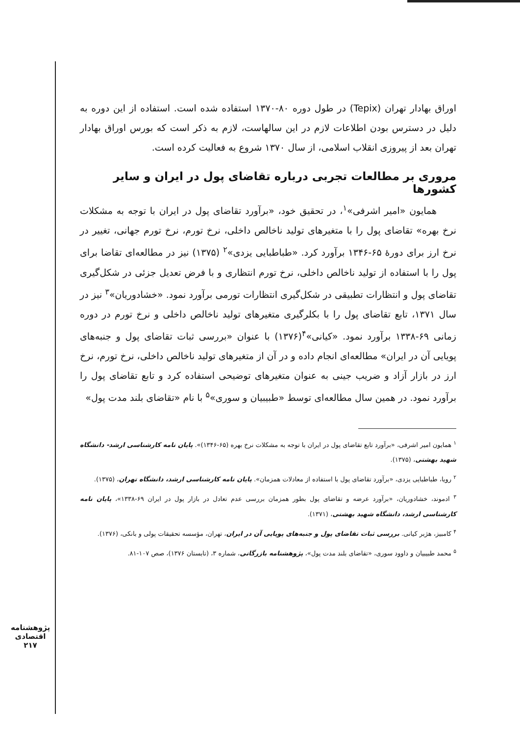پژوهشنامه اقتصادی
۲۱۷
اوراق بهادار تهران (Tepix) در طول دوره ۸۰-۱۳۷۰ استفاده شده است. استفاده از این دوره به دلیل در دسترس بودن اطلاعات لازم در این سالهاست، لازم به ذکر است که بورس اوراق بهادار تهران بعد از پیروزی انقلاب اسلامی، از سال ۱۳۷۰ شروع به فعالیت کرده است.
مروری بر مطالعات تجربی درباره تقاضای پول در ایران و سایر کشورها
همایون «امیر اشرفی»<sup>۱</sup>، در تحقیق خود، «برآورد تقاضای پول در ایران با توجه به مشکلات نرخ بهره» تقاضای پول را با متغیرهای تولید ناخالص داخلی، نرخ تورم، نرخ تورم جهانی، تغییر در نرخ ارز برای دورهٔ ۶۵-۱۳۴۶ برآورد کرد. «طباطبایی یزدی»<sup>۲</sup> (۱۳۷۵) نیز در مطالعه‌ای تقاضا برای پول را با استفاده از تولید ناخالص داخلی، نرخ تورم انتظاری و با فرض تعدیل جزئی در شکل‌گیری تقاضای پول و انتظارات تطبیقی در شکل‌گیری انتظارات تورمی برآورد نمود. «خشادوریان»<sup>۳</sup> نیز در سال ۱۳۷۱، تابع تقاضای پول را با بکلرگیری متغیرهای تولید ناخالص داخلی و نرخ تورم در دوره زمانی ۶۹-۱۳۳۸ برآورد نمود. «کیانی»<sup>۴</sup>(۱۳۷۶) با عنوان «بررسی ثبات تقاضای پول و جنبه‌های پویایی آن در ایران» مطالعه‌ای انجام داده و در آن از متغیرهای تولید ناخالص داخلی، نرخ تورم، نرخ ارز در بازار آزاد و ضریب جینی به عنوان متغیرهای توضیحی استفاده کرد و تابع تقاضای پول را برآورد نمود. در همین سال مطالعه‌ای توسط «طبیبیان و سوری»<sup>۵</sup> با نام «تقاضای بلند مدت پول»
<sup>۱</sup> همایون امیر اشرفی، «برآورد تابع تقاضای پول در ایران با توجه به مشکلات نرخ بهره (۶۵-۱۳۴۶)». پایان نامه کارشناسی ارشد- دانشگاه شهید بهشتی، (۱۳۷۵).
<sup>۲</sup> رویا، طباطبایی یزدی، «برآورد تقاضای پول با استفاده از معادلات همزمان». پایان نامه کارشناسی ارشد، دانشگاه تهران، (۱۳۷۵).
<sup>۳</sup> ادموند، خشادوریان، «برآورد عرضه و تقاضای پول بطور همزمان بررسی عدم تعادل در بازار پول در ایران ۶۹-۱۳۳۸»، پایان نامه کارشناسی ارشد، دانشگاه شهید بهشتی، (۱۳۷۱).
<sup>۴</sup> کامبیز، هژبر کیانی. بررسی ثبات تقاضای پول و جنبه‌های پویایی آن در ایران، تهران، مؤسسه تحقیقات پولی و بانکی، (۱۳۷۶).
<sup>۵</sup> محمد طبیبیان و داوود سوری، «تقاضای بلند مدت پول»، پژوهشنامه بازرگانی، شماره ۳، (تابستان ۱۳۷۶)، صص ۱۰۷-۸۱.